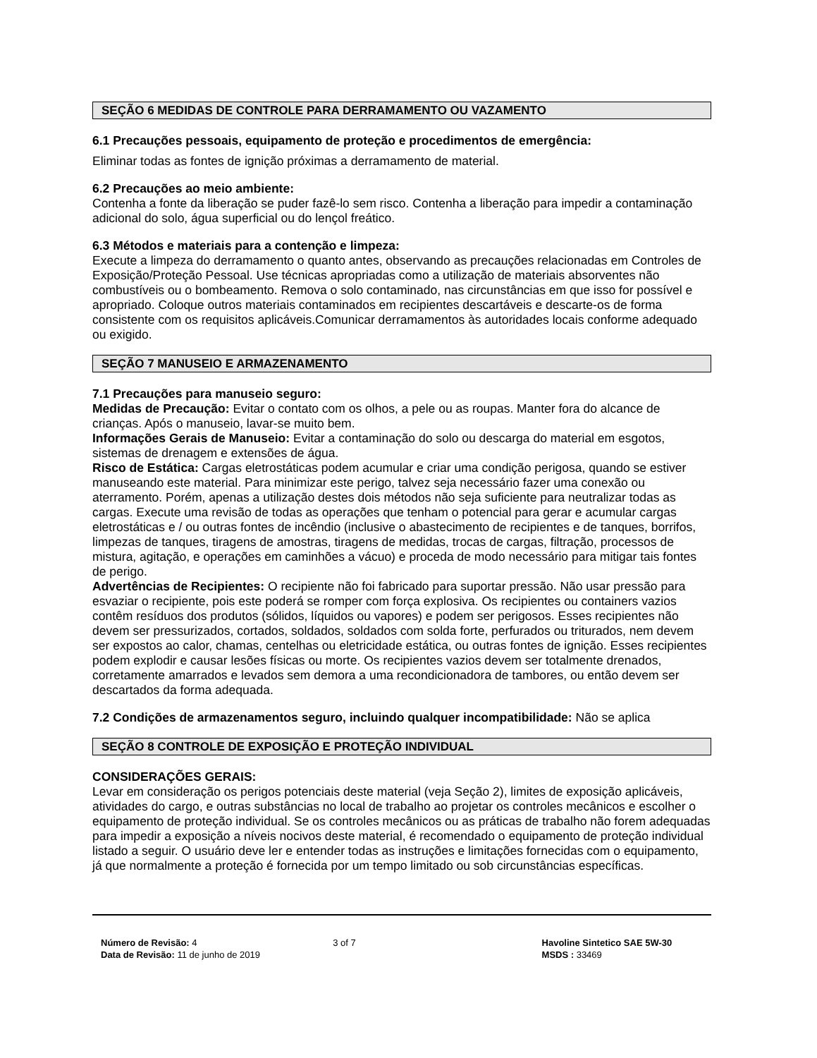SEÇÃO 6 MEDIDAS DE CONTROLE PARA DERRAMAMENTO OU VAZAMENTO
6.1 Precauções pessoais, equipamento de proteção e procedimentos de emergência:
Eliminar todas as fontes de ignição próximas a derramamento de material.
6.2 Precauções ao meio ambiente:
Contenha a fonte da liberação se puder fazê-lo sem risco. Contenha a liberação para impedir a contaminação adicional do solo, água superficial ou do lençol freático.
6.3 Métodos e materiais para a contenção e limpeza:
Execute a limpeza do derramamento o quanto antes, observando as precauções relacionadas em Controles de Exposição/Proteção Pessoal. Use técnicas apropriadas como a utilização de materiais absorventes não combustíveis ou o bombeamento. Remova o solo contaminado, nas circunstâncias em que isso for possível e apropriado. Coloque outros materiais contaminados em recipientes descartáveis e descarte-os de forma consistente com os requisitos aplicáveis.Comunicar derramamentos às autoridades locais conforme adequado ou exigido.
SEÇÃO 7 MANUSEIO E ARMAZENAMENTO
7.1 Precauções para manuseio seguro:
Medidas de Precaução: Evitar o contato com os olhos, a pele ou as roupas. Manter fora do alcance de crianças. Após o manuseio, lavar-se muito bem.
Informações Gerais de Manuseio: Evitar a contaminação do solo ou descarga do material em esgotos, sistemas de drenagem e extensões de água.
Risco de Estática: Cargas eletrostáticas podem acumular e criar uma condição perigosa, quando se estiver manuseando este material. Para minimizar este perigo, talvez seja necessário fazer uma conexão ou aterramento. Porém, apenas a utilização destes dois métodos não seja suficiente para neutralizar todas as cargas. Execute uma revisão de todas as operações que tenham o potencial para gerar e acumular cargas eletrostáticas e / ou outras fontes de incêndio (inclusive o abastecimento de recipientes e de tanques, borrifos, limpezas de tanques, tiragens de amostras, tiragens de medidas, trocas de cargas, filtração, processos de mistura, agitação, e operações em caminhões a vácuo) e proceda de modo necessário para mitigar tais fontes de perigo.
Advertências de Recipientes: O recipiente não foi fabricado para suportar pressão. Não usar pressão para esvaziar o recipiente, pois este poderá se romper com força explosiva. Os recipientes ou containers vazios contêm resíduos dos produtos (sólidos, líquidos ou vapores) e podem ser perigosos. Esses recipientes não devem ser pressurizados, cortados, soldados, soldados com solda forte, perfurados ou triturados, nem devem ser expostos ao calor, chamas, centelhas ou eletricidade estática, ou outras fontes de ignição. Esses recipientes podem explodir e causar lesões físicas ou morte. Os recipientes vazios devem ser totalmente drenados, corretamente amarrados e levados sem demora a uma recondicionadora de tambores, ou então devem ser descartados da forma adequada.
7.2 Condições de armazenamentos seguro, incluindo qualquer incompatibilidade: Não se aplica
SEÇÃO 8 CONTROLE DE EXPOSIÇÃO E PROTEÇÃO INDIVIDUAL
CONSIDERAÇÕES GERAIS:
Levar em consideração os perigos potenciais deste material (veja Seção 2), limites de exposição aplicáveis, atividades do cargo, e outras substâncias no local de trabalho ao projetar os controles mecânicos e escolher o equipamento de proteção individual. Se os controles mecânicos ou as práticas de trabalho não forem adequadas para impedir a exposição a níveis nocivos deste material, é recomendado o equipamento de proteção individual listado a seguir. O usuário deve ler e entender todas as instruções e limitações fornecidas com o equipamento, já que normalmente a proteção é fornecida por um tempo limitado ou sob circunstâncias específicas.
Número de Revisão: 4
Data de Revisão: 11 de junho de 2019
3 of 7 Havoline Sintetico SAE 5W-30
MSDS : 33469